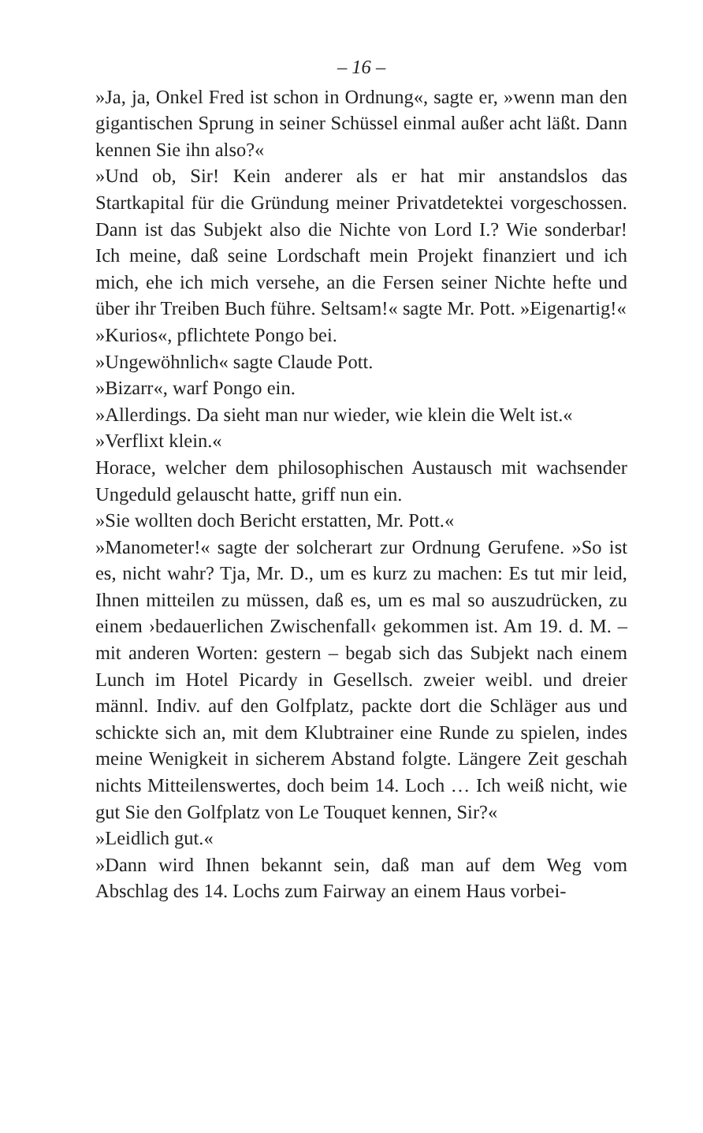– 16 –
»Ja, ja, Onkel Fred ist schon in Ordnung«, sagte er, »wenn man den gigantischen Sprung in seiner Schüssel einmal außer acht läßt. Dann kennen Sie ihn also?«
»Und ob, Sir! Kein anderer als er hat mir anstandslos das Startkapital für die Gründung meiner Privatdetektei vorgeschossen. Dann ist das Subjekt also die Nichte von Lord I.? Wie sonderbar! Ich meine, daß seine Lordschaft mein Projekt finanziert und ich mich, ehe ich mich versehe, an die Fersen seiner Nichte hefte und über ihr Treiben Buch führe. Seltsam!« sagte Mr. Pott. »Eigenartig!«
»Kurios«, pflichtete Pongo bei.
»Ungewöhnlich« sagte Claude Pott.
»Bizarr«, warf Pongo ein.
»Allerdings. Da sieht man nur wieder, wie klein die Welt ist.«
»Verflixt klein.«
Horace, welcher dem philosophischen Austausch mit wachsender Ungeduld gelauscht hatte, griff nun ein.
»Sie wollten doch Bericht erstatten, Mr. Pott.«
»Manometer!« sagte der solcherart zur Ordnung Gerufene. »So ist es, nicht wahr? Tja, Mr. D., um es kurz zu machen: Es tut mir leid, Ihnen mitteilen zu müssen, daß es, um es mal so auszudrücken, zu einem ›bedauerlichen Zwischenfall‹ gekommen ist. Am 19. d. M. – mit anderen Worten: gestern – begab sich das Subjekt nach einem Lunch im Hotel Picardy in Gesellsch. zweier weibl. und dreier männl. Indiv. auf den Golfplatz, packte dort die Schläger aus und schickte sich an, mit dem Klubtrainer eine Runde zu spielen, indes meine Wenigkeit in sicherem Abstand folgte. Längere Zeit geschah nichts Mitteilenswertes, doch beim 14. Loch … Ich weiß nicht, wie gut Sie den Golfplatz von Le Touquet kennen, Sir?«
»Leidlich gut.«
»Dann wird Ihnen bekannt sein, daß man auf dem Weg vom Abschlag des 14. Lochs zum Fairway an einem Haus vorbei-